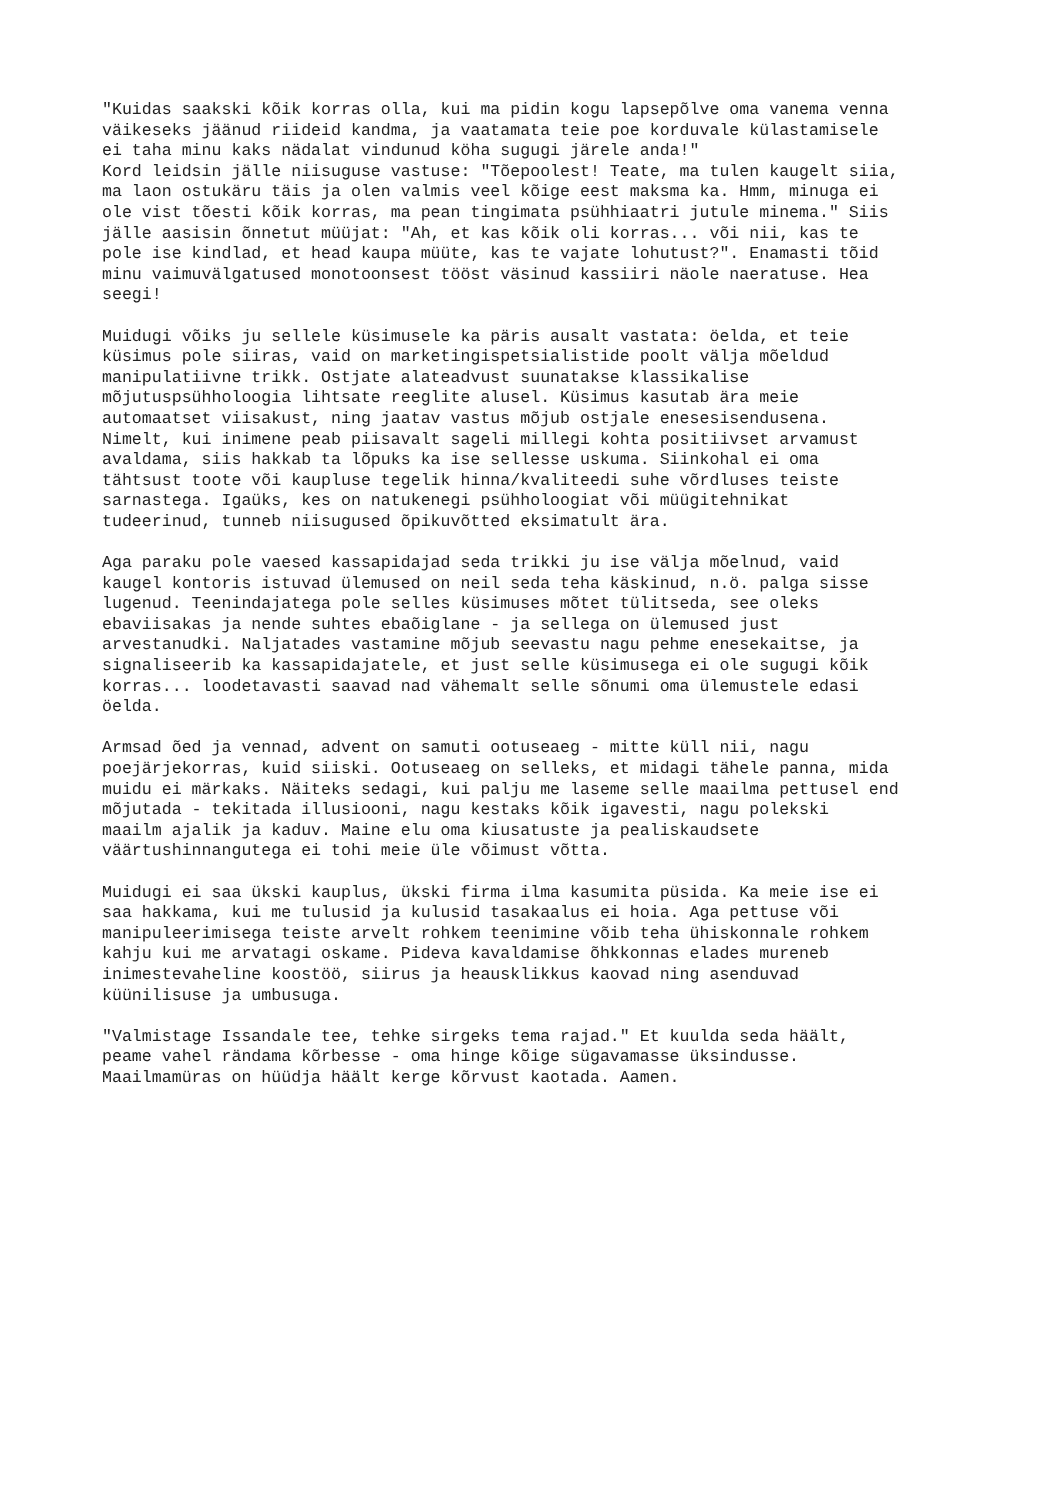"Kuidas saakski kõik korras olla, kui ma pidin kogu lapsepõlve oma vanema venna väikeseks jäänud riideid kandma, ja vaatamata teie poe korduvale külastamisele ei taha minu kaks nädalat vindunud köha sugugi järele anda!" Kord leidsin jälle niisuguse vastuse: "Tõepoolest! Teate, ma tulen kaugelt siia, ma laon ostukäru täis ja olen valmis veel kõige eest maksma ka. Hmm, minuga ei ole vist tõesti kõik korras, ma pean tingimata psühhiaatri jutule minema." Siis jälle aasisin õnnetut müüjat: "Ah, et kas kõik oli korras... või nii, kas te pole ise kindlad, et head kaupa müüte, kas te vajate lohutust?". Enamasti tõid minu vaimuvälgatused monotoonsest tööst väsinud kassiiri näole naeratuse. Hea seegi!
Muidugi võiks ju sellele küsimusele ka päris ausalt vastata: öelda, et teie küsimus pole siiras, vaid on marketingispetsialistide poolt välja mõeldud manipulatiivne trikk. Ostjate alateadvust suunatakse klassikalise mõjutuspsühholoogia lihtsate reeglite alusel. Küsimus kasutab ära meie automaatset viisakust, ning jaatav vastus mõjub ostjale enesesisendusena. Nimelt, kui inimene peab piisavalt sageli millegi kohta positiivset arvamust avaldama, siis hakkab ta lõpuks ka ise sellesse uskuma. Siinkohal ei oma tähtsust toote või kaupluse tegelik hinna/kvaliteedi suhe võrdluses teiste sarnastega. Igaüks, kes on natukenegi psühholoogiat või müügitehnikat tudeerinud, tunneb niisugused õpikuvõtted eksimatult ära.
Aga paraku pole vaesed kassapidajad seda trikki ju ise välja mõelnud, vaid kaugel kontoris istuvad ülemused on neil seda teha käskinud, n.ö. palga sisse lugenud. Teenindajatega pole selles küsimuses mõtet tülitseda, see oleks ebaviisakas ja nende suhtes ebaõiglane - ja sellega on ülemused just arvestanudki. Naljatades vastamine mõjub seevastu nagu pehme enesekaitse, ja signaliseerib ka kassapidajatele, et just selle küsimusega ei ole sugugi kõik korras... loodetavasti saavad nad vähemalt selle sõnumi oma ülemustele edasi öelda.
Armsad õed ja vennad, advent on samuti ootuseaeg - mitte küll nii, nagu poejärjekorras, kuid siiski. Ootuseaeg on selleks, et midagi tähele panna, mida muidu ei märkaks. Näiteks sedagi, kui palju me laseme selle maailma pettusel end mõjutada - tekitada illusiooni, nagu kestaks kõik igavesti, nagu polekski maailm ajalik ja kaduv. Maine elu oma kiusatuste ja pealiskaudsete väärtushinnangutega ei tohi meie üle võimust võtta.
Muidugi ei saa ükski kauplus, ükski firma ilma kasumita püsida. Ka meie ise ei saa hakkama, kui me tulusid ja kulusid tasakaalus ei hoia. Aga pettuse või manipuleerimisega teiste arvelt rohkem teenimine võib teha ühiskonnale rohkem kahju kui me arvatagi oskame. Pideva kavaldamise õhkkonnas elades mureneb inimestevaheline koostöö, siirus ja heausklikkus kaovad ning asenduvad küünilisuse ja umbusuga.
"Valmistage Issandale tee, tehke sirgeks tema rajad." Et kuulda seda häält, peame vahel rändama kõrbesse - oma hinge kõige sügavamasse üksindusse. Maailmamüras on hüüdja häält kerge kõrvust kaotada. Aamen.